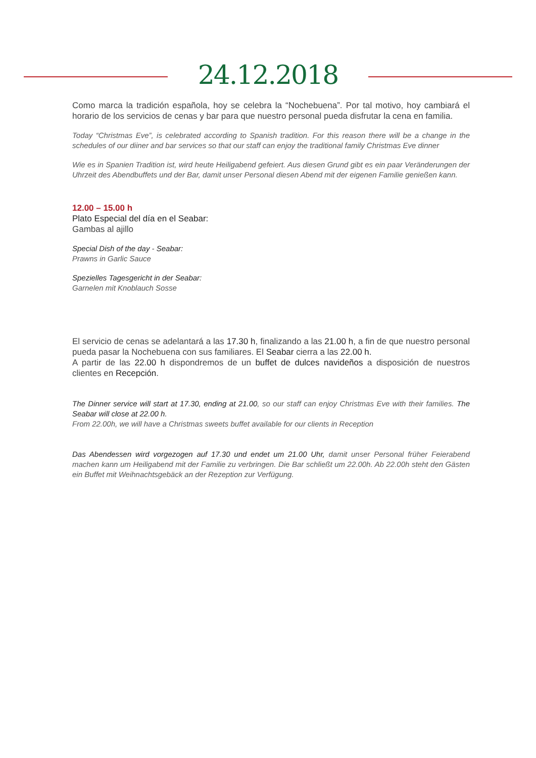24.12.2018
Como marca la tradición española, hoy se celebra la “Nochebuena”. Por tal motivo, hoy cambiará el horario de los servicios de cenas y bar para que nuestro personal pueda disfrutar la cena en familia.
Today “Christmas Eve”, is celebrated according to Spanish tradition. For this reason there will be a change in the schedules of our diiner and bar services so that our staff can enjoy the traditional family Christmas Eve dinner
Wie es in Spanien Tradition ist, wird heute Heiligabend gefeiert. Aus diesen Grund gibt es ein paar Veränderungen der Uhrzeit des Abendbuffets und der Bar, damit unser Personal diesen Abend mit der eigenen Familie genießen kann.
12.00 – 15.00 h
Plato Especial del día en el Seabar:
Gambas al ajillo
Special Dish of the day - Seabar:
Prawns in Garlic Sauce
Spezielles Tagesgericht in der Seabar:
Garnelen mit Knoblauch Sosse
El servicio de cenas se adelantará a las 17.30 h, finalizando a las 21.00 h, a fin de que nuestro personal pueda pasar la Nochebuena con sus familiares. El Seabar cierra a las 22.00 h.
A partir de las 22.00 h dispondremos de un buffet de dulces navideños a disposición de nuestros clientes en Recepción.
The Dinner service will start at 17.30, ending at 21.00, so our staff can enjoy Christmas Eve with their families. The Seabar will close at 22.00 h.
From 22.00h, we will have a Christmas sweets buffet available for our clients in Reception
Das Abendessen wird vorgezogen auf 17.30 und endet um 21.00 Uhr, damit unser Personal früher Feierabend machen kann um Heiligabend mit der Familie zu verbringen. Die Bar schließt um 22.00h. Ab 22.00h steht den Gästen ein Buffet mit Weihnachtsgebäck an der Rezeption zur Verfügung.